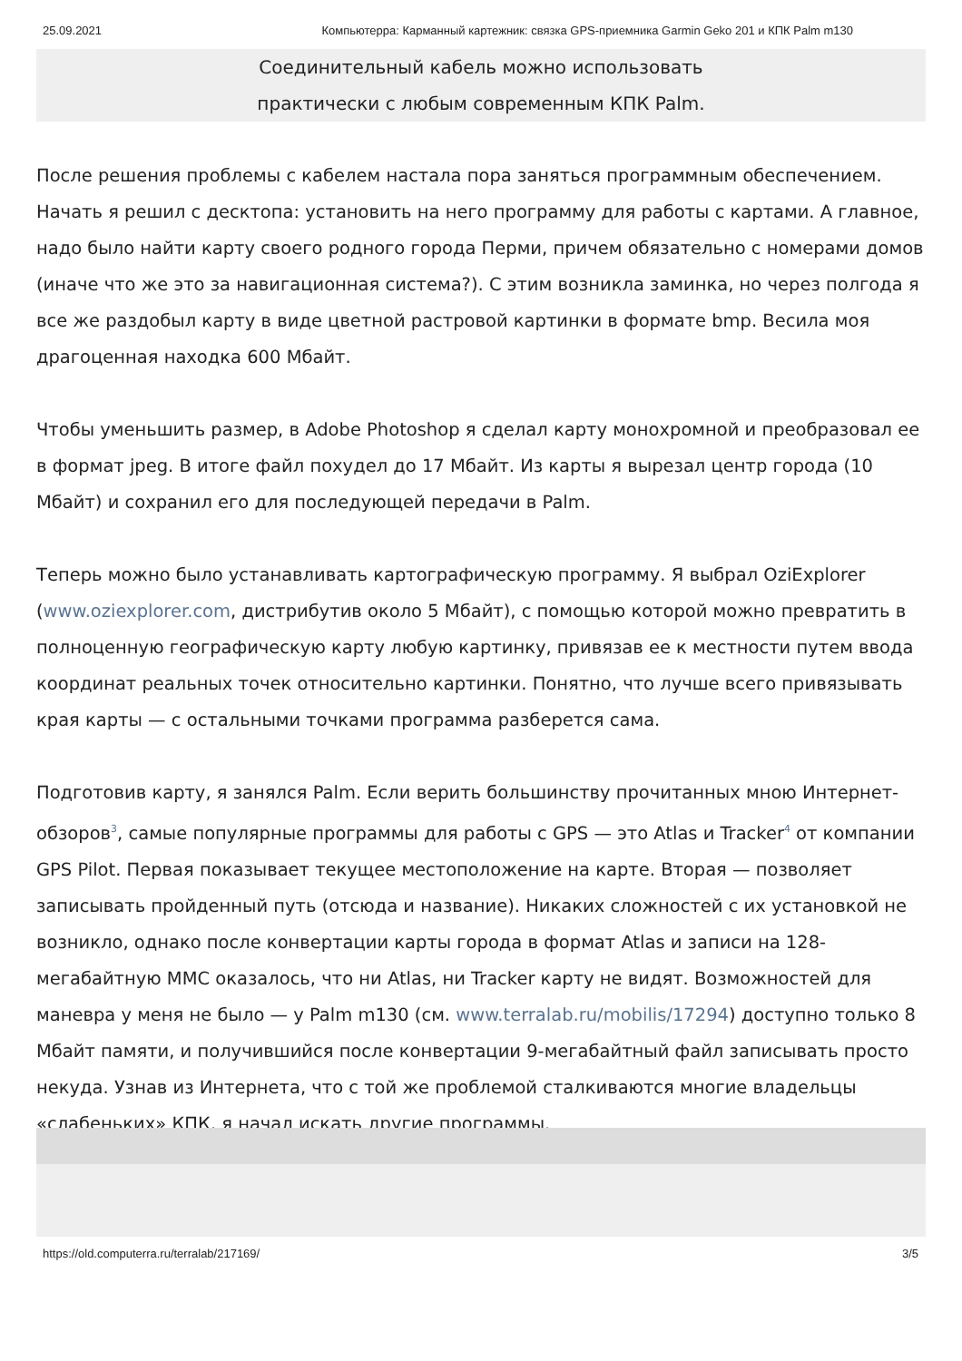25.09.2021 Компьютерра: Карманный картежник: связка GPS-приемника Garmin Geko 201 и КПК Palm m130
Соединительный кабель можно использовать
практически с любым современным КПК Palm.
После решения проблемы с кабелем настала пора заняться программным обеспечением. Начать я решил с десктопа: установить на него программу для работы с картами. А главное, надо было найти карту своего родного города Перми, причем обязательно с номерами домов (иначе что же это за навигационная система?). С этим возникла заминка, но через полгода я все же раздобыл карту в виде цветной растровой картинки в формате bmp. Весила моя драгоценная находка 600 Мбайт.
Чтобы уменьшить размер, в Adobe Photoshop я сделал карту монохромной и преобразовал ее в формат jpeg. В итоге файл похудел до 17 Мбайт. Из карты я вырезал центр города (10 Мбайт) и сохранил его для последующей передачи в Palm.
Теперь можно было устанавливать картографическую программу. Я выбрал OziExplorer (www.oziexplorer.com, дистрибутив около 5 Мбайт), с помощью которой можно превратить в полноценную географическую карту любую картинку, привязав ее к местности путем ввода координат реальных точек относительно картинки. Понятно, что лучше всего привязывать края карты — с остальными точками программа разберется сама.
Подготовив карту, я занялся Palm. Если верить большинству прочитанных мною Интернет-обзоров<sup>3</sup>, самые популярные программы для работы с GPS — это Atlas и Tracker<sup>4</sup> от компании GPS Pilot. Первая показывает текущее местоположение на карте. Вторая — позволяет записывать пройденный путь (отсюда и название). Никаких сложностей с их установкой не возникло, однако после конвертации карты города в формат Atlas и записи на 128-мегабайтную MMC оказалось, что ни Atlas, ни Tracker карту не видят. Возможностей для маневра у меня не было — у Palm m130 (см. www.terralab.ru/mobilis/17294) доступно только 8 Мбайт памяти, и получившийся после конвертации 9-мегабайтный файл записывать просто некуда. Узнав из Интернета, что с той же проблемой сталкиваются многие владельцы «слабеньких» КПК, я начал искать другие программы.
https://old.computerra.ru/terralab/217169/ 3/5